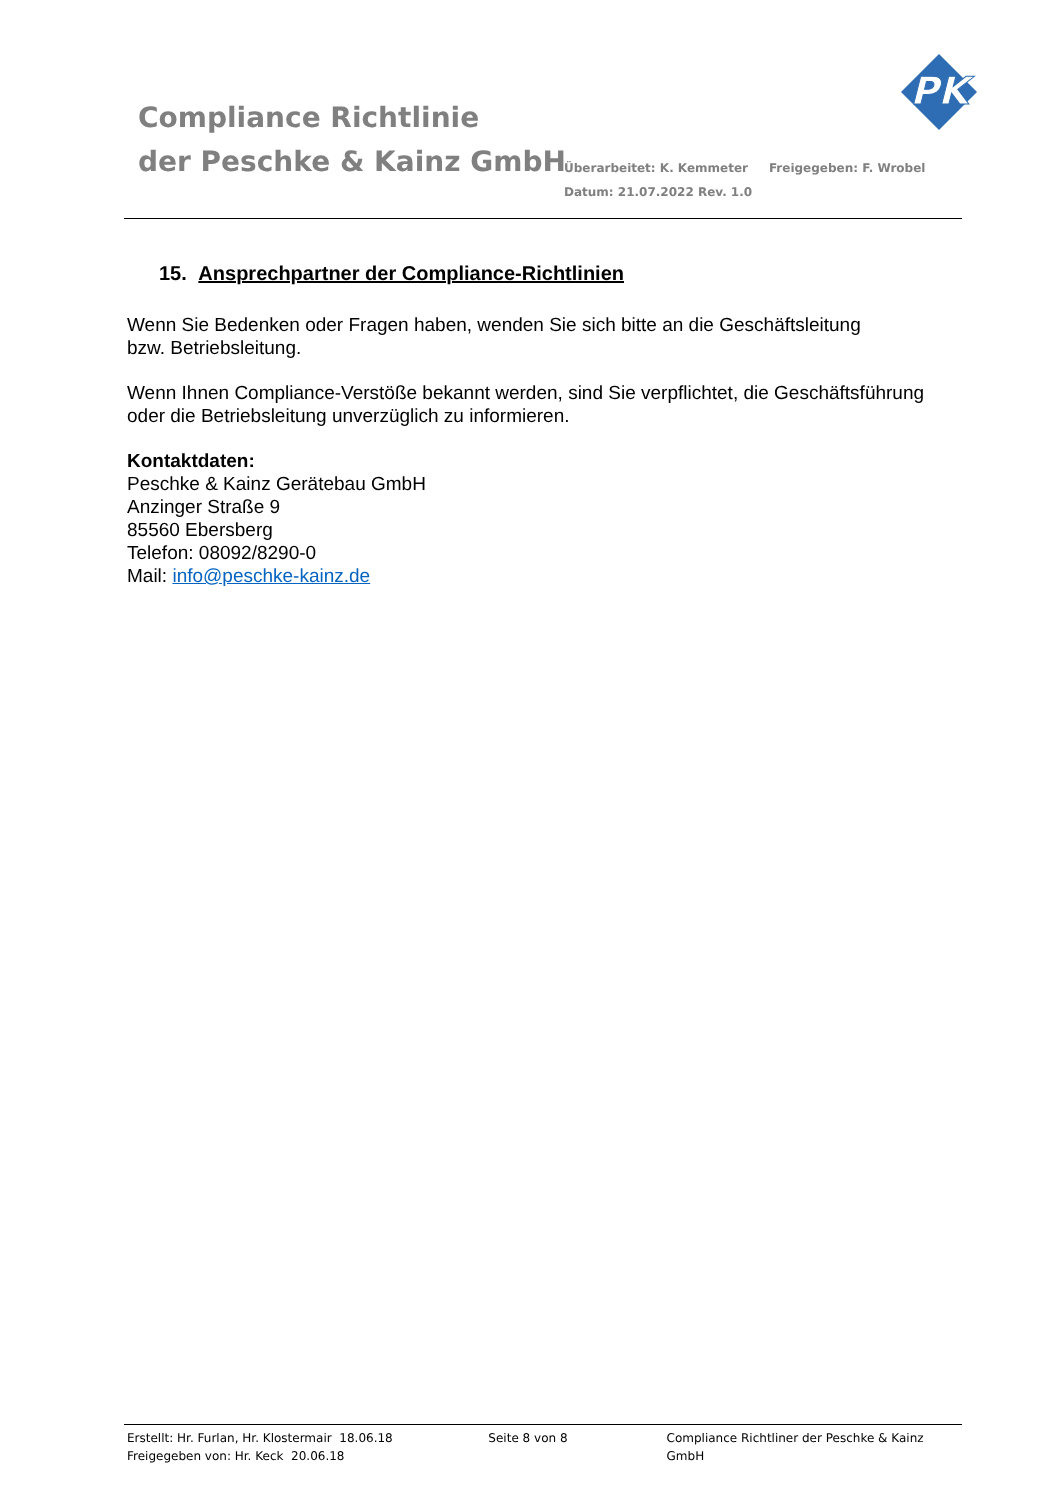Compliance Richtlinie
der Peschke & Kainz GmbH
Überarbeitet: K. Kemmeter Freigegeben: F. Wrobel
Datum: 21.07.2022 Rev. 1.0
PK
15. Ansprechpartner der Compliance-Richtlinien
Wenn Sie Bedenken oder Fragen haben, wenden Sie sich bitte an die Geschäftsleitung
bzw. Betriebsleitung.
Wenn Ihnen Compliance-Verstöße bekannt werden, sind Sie verpflichtet, die Geschäftsführung oder die Betriebsleitung unverzüglich zu informieren.
Kontaktdaten:
Peschke & Kainz Gerätebau GmbH
Anzinger Straße 9
85560 Ebersberg
Telefon: 08092/8290-0
Mail: info@peschke-kainz.de
Erstellt: Hr. Furlan, Hr. Klostermair 18.06.18
Freigegeben von: Hr. Keck 20.06.18
Seite 8 von 8 Compliance Richtliner der Peschke & Kainz GmbH